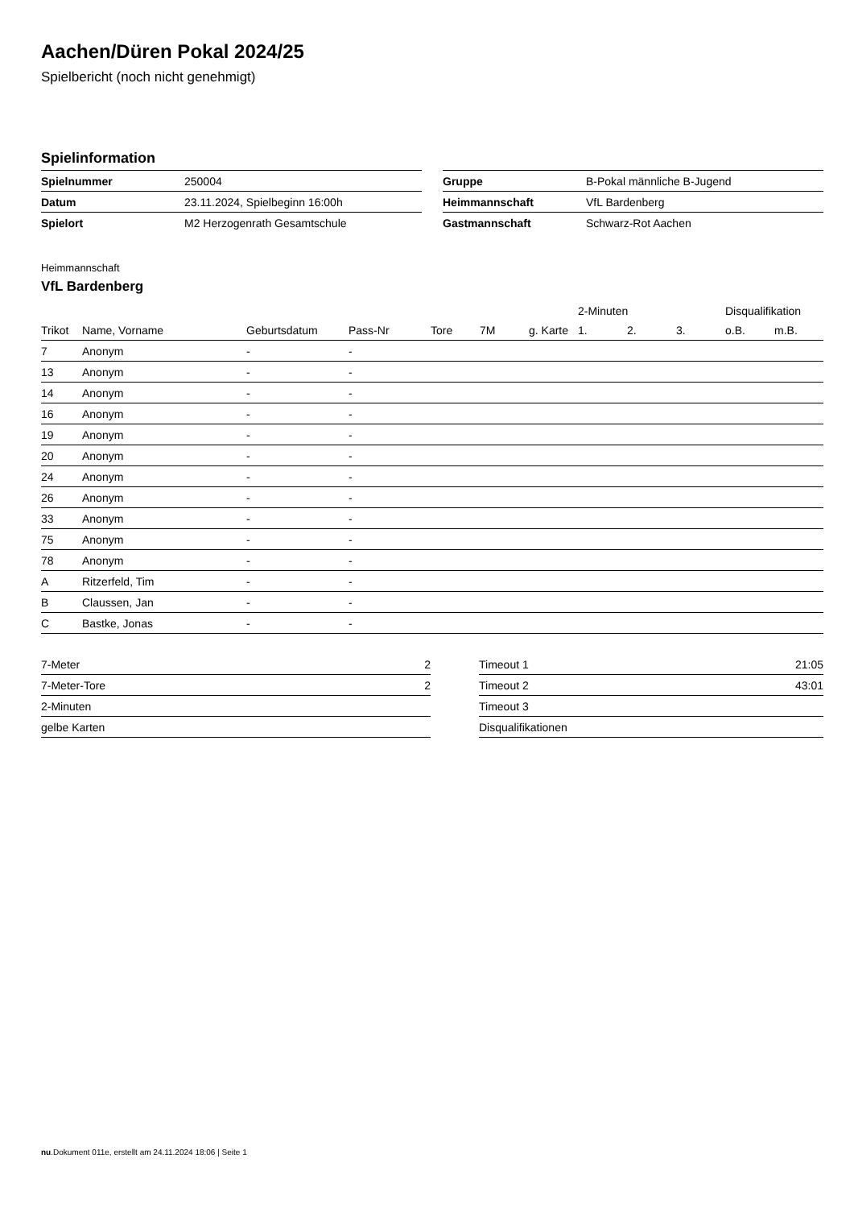Aachen/Düren Pokal 2024/25
Spielbericht (noch nicht genehmigt)
Spielinformation
| Spielnummer | 250004 |
| Datum | 23.11.2024, Spielbeginn 16:00h |
| Spielort | M2 Herzogenrath Gesamtschule |
| Gruppe | B-Pokal männliche B-Jugend |
| Heimmannschaft | VfL Bardenberg |
| Gastmannschaft | Schwarz-Rot Aachen |
Heimmannschaft
VfL Bardenberg
| | | | | | | | 2-Minuten | | | Disqualifikation | |
| --- | --- | --- | --- | --- | --- | --- | --- | --- | --- | --- | --- |
| Trikot | Name, Vorname | Geburtsdatum | Pass-Nr | Tore | 7M | g. Karte | 1. | 2. | 3. | o.B. | m.B. |
| 7 | Anonym | - | - | | | | | | | | |
| 13 | Anonym | - | - | | | | | | | | |
| 14 | Anonym | - | - | | | | | | | | |
| 16 | Anonym | - | - | | | | | | | | |
| 19 | Anonym | - | - | | | | | | | | |
| 20 | Anonym | - | - | | | | | | | | |
| 24 | Anonym | - | - | | | | | | | | |
| 26 | Anonym | - | - | | | | | | | | |
| 33 | Anonym | - | - | | | | | | | | |
| 75 | Anonym | - | - | | | | | | | | |
| 78 | Anonym | - | - | | | | | | | | |
| A | Ritzerfeld, Tim | - | - | | | | | | | | |
| B | Claussen, Jan | - | - | | | | | | | | |
| C | Bastke, Jonas | - | - | | | | | | | | |
| 7-Meter | 2 |
| 7-Meter-Tore | 2 |
| 2-Minuten | |
| gelbe Karten | |
| Timeout 1 | 21:05 |
| Timeout 2 | 43:01 |
| Timeout 3 | |
| Disqualifikationen | |
nu.Dokument 011e, erstellt am 24.11.2024 18:06 | Seite 1